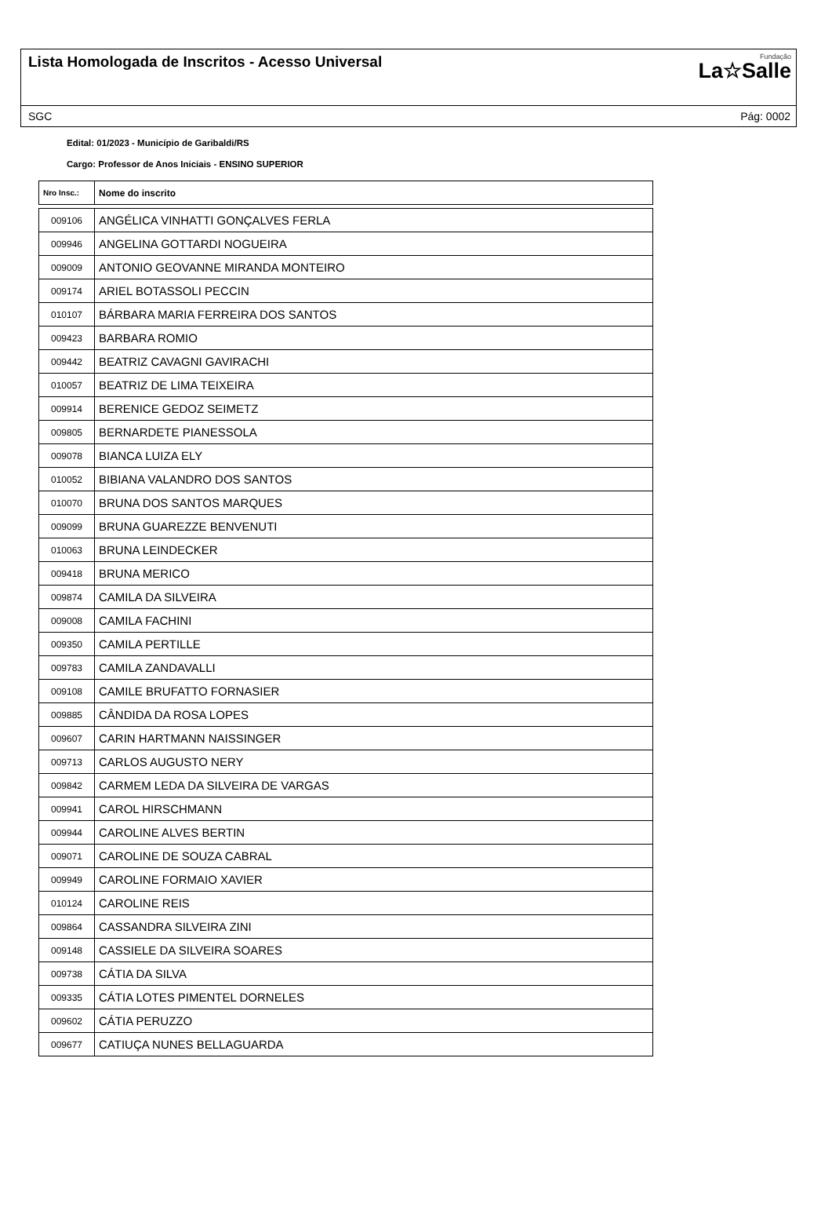Lista Homologada de Inscritos - Acesso Universal
Fundação
La☆Salle
SGC Pág: 0002
Edital: 01/2023 - Município de Garibaldi/RS
Cargo: Professor de Anos Iniciais - ENSINO SUPERIOR
| Nro Insc.: | Nome do inscrito |
| --- | --- |
| 009106 | ANGÉLICA VINHATTI GONÇALVES FERLA |
| 009946 | ANGELINA GOTTARDI NOGUEIRA |
| 009009 | ANTONIO GEOVANNE MIRANDA MONTEIRO |
| 009174 | ARIEL BOTASSOLI PECCIN |
| 010107 | BÁRBARA MARIA FERREIRA DOS SANTOS |
| 009423 | BARBARA ROMIO |
| 009442 | BEATRIZ CAVAGNI GAVIRACHI |
| 010057 | BEATRIZ DE LIMA TEIXEIRA |
| 009914 | BERENICE GEDOZ SEIMETZ |
| 009805 | BERNARDETE PIANESSOLA |
| 009078 | BIANCA LUIZA ELY |
| 010052 | BIBIANA VALANDRO DOS SANTOS |
| 010070 | BRUNA DOS SANTOS MARQUES |
| 009099 | BRUNA GUAREZZE BENVENUTI |
| 010063 | BRUNA LEINDECKER |
| 009418 | BRUNA MERICO |
| 009874 | CAMILA DA SILVEIRA |
| 009008 | CAMILA FACHINI |
| 009350 | CAMILA PERTILLE |
| 009783 | CAMILA ZANDAVALLI |
| 009108 | CAMILE BRUFATTO FORNASIER |
| 009885 | CÂNDIDA DA ROSA LOPES |
| 009607 | CARIN HARTMANN NAISSINGER |
| 009713 | CARLOS AUGUSTO NERY |
| 009842 | CARMEM LEDA DA SILVEIRA DE VARGAS |
| 009941 | CAROL HIRSCHMANN |
| 009944 | CAROLINE ALVES BERTIN |
| 009071 | CAROLINE DE SOUZA CABRAL |
| 009949 | CAROLINE FORMAIO XAVIER |
| 010124 | CAROLINE REIS |
| 009864 | CASSANDRA SILVEIRA ZINI |
| 009148 | CASSIELE DA SILVEIRA SOARES |
| 009738 | CÁTIA DA SILVA |
| 009335 | CÁTIA LOTES PIMENTEL DORNELES |
| 009602 | CÁTIA PERUZZO |
| 009677 | CATIUÇA NUNES BELLAGUARDA |